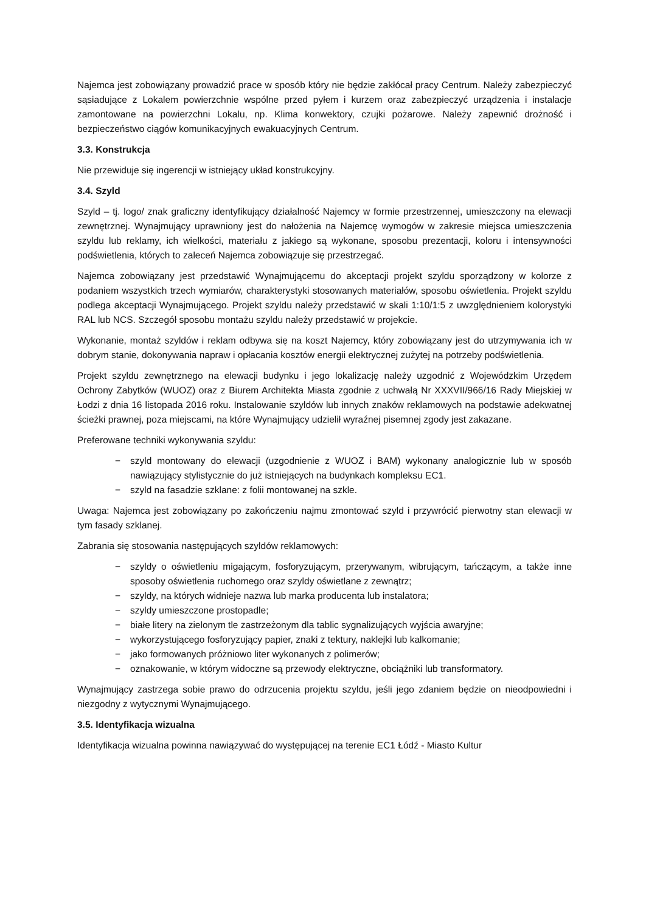Najemca jest zobowiązany prowadzić prace w sposób który nie będzie zakłócał pracy Centrum. Należy zabezpieczyć sąsiadujące z Lokalem powierzchnie wspólne przed pyłem i kurzem oraz zabezpieczyć urządzenia i instalacje zamontowane na powierzchni Lokalu, np. Klima konwektory, czujki pożarowe. Należy zapewnić drożność i bezpieczeństwo ciągów komunikacyjnych ewakuacyjnych Centrum.
3.3. Konstrukcja
Nie przewiduje się ingerencji w istniejący układ konstrukcyjny.
3.4. Szyld
Szyld – tj. logo/ znak graficzny identyfikujący działalność Najemcy w formie przestrzennej, umieszczony na elewacji zewnętrznej. Wynajmujący uprawniony jest do nałożenia na Najemcę wymogów w zakresie miejsca umieszczenia szyldu lub reklamy, ich wielkości, materiału z jakiego są wykonane, sposobu prezentacji, koloru i intensywności podświetlenia, których to zaleceń Najemca zobowiązuje się przestrzegać.
Najemca zobowiązany jest przedstawić Wynajmującemu do akceptacji projekt szyldu sporządzony w kolorze z podaniem wszystkich trzech wymiarów, charakterystyki stosowanych materiałów, sposobu oświetlenia. Projekt szyldu podlega akceptacji Wynajmującego. Projekt szyldu należy przedstawić w skali 1:10/1:5 z uwzględnieniem kolorystyki RAL lub NCS. Szczegół sposobu montażu szyldu należy przedstawić w projekcie.
Wykonanie, montaż szyldów i reklam odbywa się na koszt Najemcy, który zobowiązany jest do utrzymywania ich w dobrym stanie, dokonywania napraw i opłacania kosztów energii elektrycznej zużytej na potrzeby podświetlenia.
Projekt szyldu zewnętrznego na elewacji budynku i jego lokalizację należy uzgodnić z Wojewódzkim Urzędem Ochrony Zabytków (WUOZ) oraz z Biurem Architekta Miasta zgodnie z uchwałą Nr XXXVII/966/16 Rady Miejskiej w Łodzi z dnia 16 listopada 2016 roku. Instalowanie szyldów lub innych znaków reklamowych na podstawie adekwatnej ścieżki prawnej, poza miejscami, na które Wynajmujący udzielił wyraźnej pisemnej zgody jest zakazane.
Preferowane techniki wykonywania szyldu:
− szyld montowany do elewacji (uzgodnienie z WUOZ i BAM) wykonany analogicznie lub w sposób nawiązujący stylistycznie do już istniejących na budynkach kompleksu EC1.
− szyld na fasadzie szklane: z folii montowanej na szkle.
Uwaga: Najemca jest zobowiązany po zakończeniu najmu zmontować szyld i przywrócić pierwotny stan elewacji w tym fasady szklanej.
Zabrania się stosowania następujących szyldów reklamowych:
− szyldy o oświetleniu migającym, fosforyzującym, przerywanym, wibrującym, tańczącym, a także inne sposoby oświetlenia ruchomego oraz szyldy oświetlane z zewnątrz;
− szyldy, na których widnieje nazwa lub marka producenta lub instalatora;
− szyldy umieszczone prostopadle;
− białe litery na zielonym tle zastrzeżonym dla tablic sygnalizujących wyjścia awaryjne;
− wykorzystującego fosforyzujący papier, znaki z tektury, naklejki lub kalkomanie;
− jako formowanych próżniowo liter wykonanych z polimerów;
− oznakowanie, w którym widoczne są przewody elektryczne, obciążniki lub transformatory.
Wynajmujący zastrzega sobie prawo do odrzucenia projektu szyldu, jeśli jego zdaniem będzie on nieodpowiedni i niezgodny z wytycznymi Wynajmującego.
3.5. Identyfikacja wizualna
Identyfikacja wizualna powinna nawiązywać do występującej na terenie EC1 Łódź - Miasto Kultur